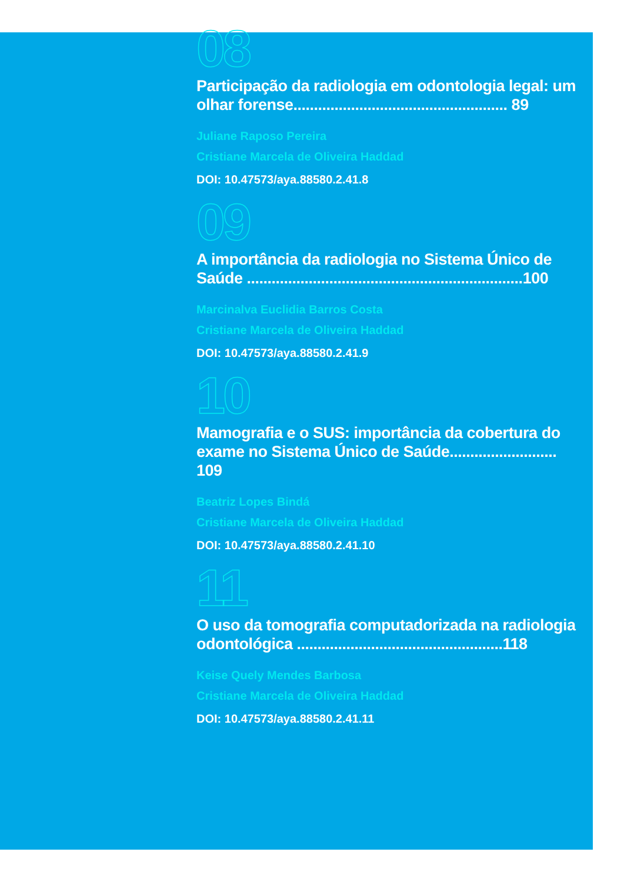08
Participação da radiologia em odontologia legal: um olhar forense.................................................... 89
Juliane Raposo Pereira
Cristiane Marcela de Oliveira Haddad
DOI: 10.47573/aya.88580.2.41.8
09
A importância da radiologia no Sistema Único de Saúde ...................................................................100
Marcinalva Euclidia Barros Costa
Cristiane Marcela de Oliveira Haddad
DOI: 10.47573/aya.88580.2.41.9
10
Mamografia e o SUS: importância da cobertura do exame no Sistema Único de Saúde.......................... 109
Beatriz Lopes Bindá
Cristiane Marcela de Oliveira Haddad
DOI: 10.47573/aya.88580.2.41.10
11
O uso da tomografia computadorizada na radiologia odontológica ..................................................118
Keise Quely Mendes Barbosa
Cristiane Marcela de Oliveira Haddad
DOI: 10.47573/aya.88580.2.41.11